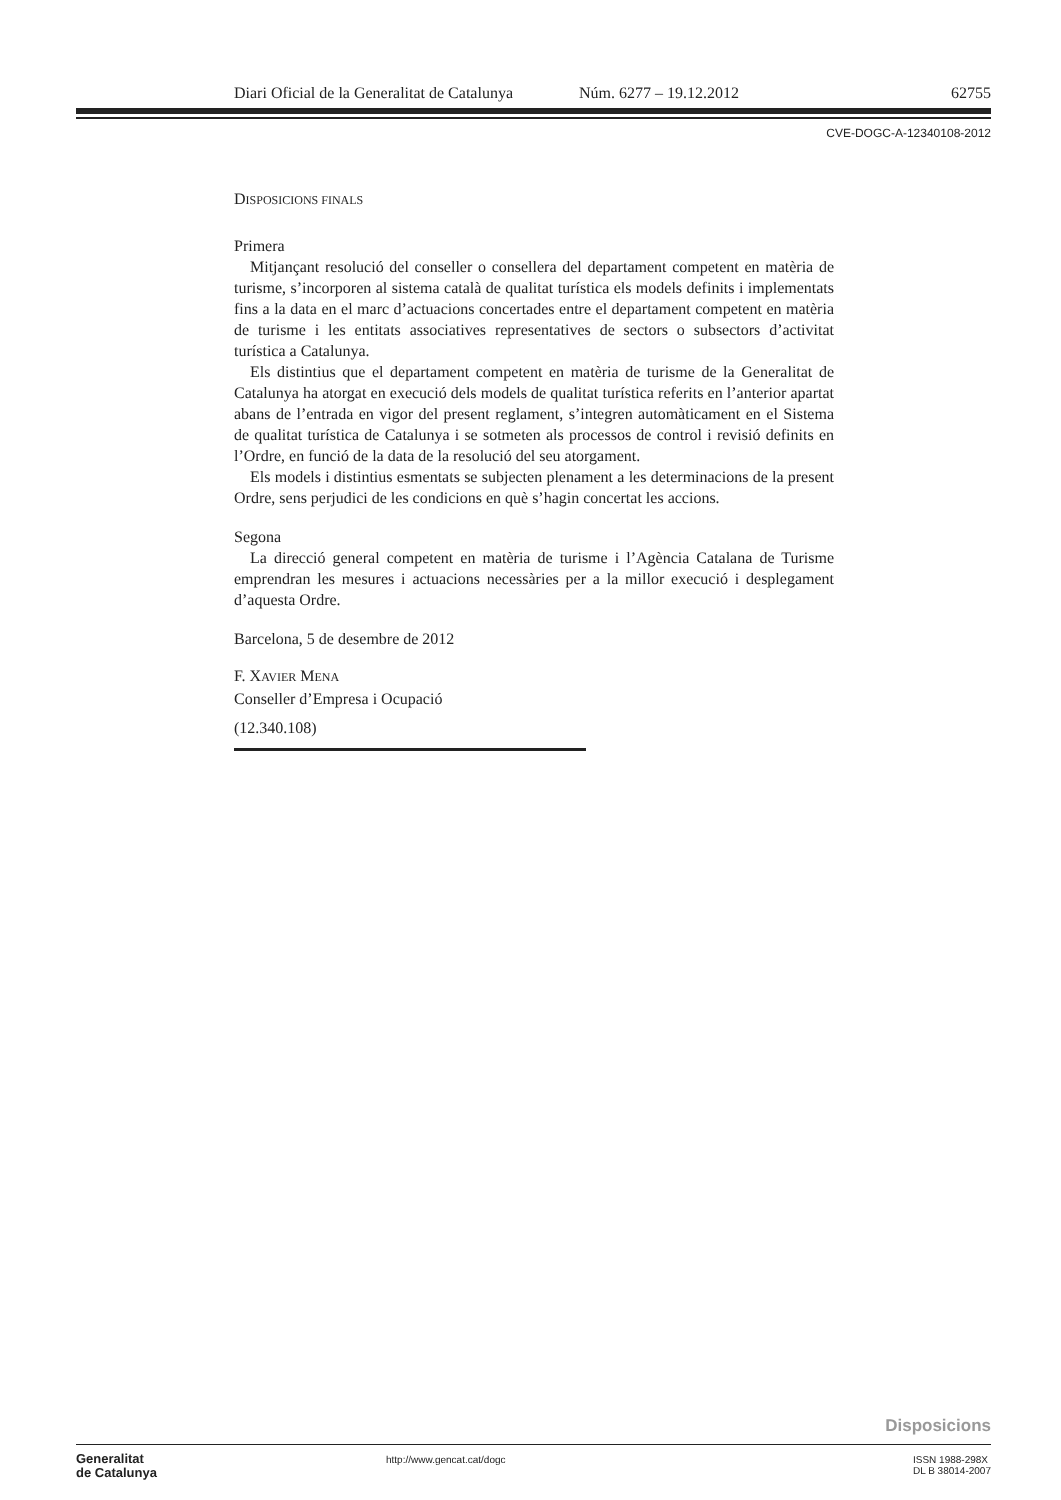Diari Oficial de la Generalitat de Catalunya Núm. 6277 – 19.12.2012 62755
CVE-DOGC-A-12340108-2012
DISPOSICIONS FINALS
Primera
Mitjançant resolució del conseller o consellera del departament competent en matèria de turisme, s’incorporen al sistema català de qualitat turística els models definits i implementats fins a la data en el marc d’actuacions concertades entre el departament competent en matèria de turisme i les entitats associatives representatives de sectors o subsectors d’activitat turística a Catalunya.
Els distintius que el departament competent en matèria de turisme de la Generalitat de Catalunya ha atorgat en execució dels models de qualitat turística referits en l’anterior apartat abans de l’entrada en vigor del present reglament, s’integren automàticament en el Sistema de qualitat turística de Catalunya i se sotmeten als processos de control i revisió definits en l’Ordre, en funció de la data de la resolució del seu atorgament.
Els models i distintius esmentats se subjecten plenament a les determinacions de la present Ordre, sens perjudici de les condicions en què s’hagin concertat les accions.
Segona
La direcció general competent en matèria de turisme i l’Agència Catalana de Turisme emprendran les mesures i actuacions necessàries per a la millor execució i desplegament d’aquesta Ordre.
Barcelona, 5 de desembre de 2012
F. XAVIER MENA
Conseller d’Empresa i Ocupació
(12.340.108)
Disposicions
Generalitat
de Catalunya
http://www.gencat.cat/dogc ISSN 1988-298X
DL B 38014-2007